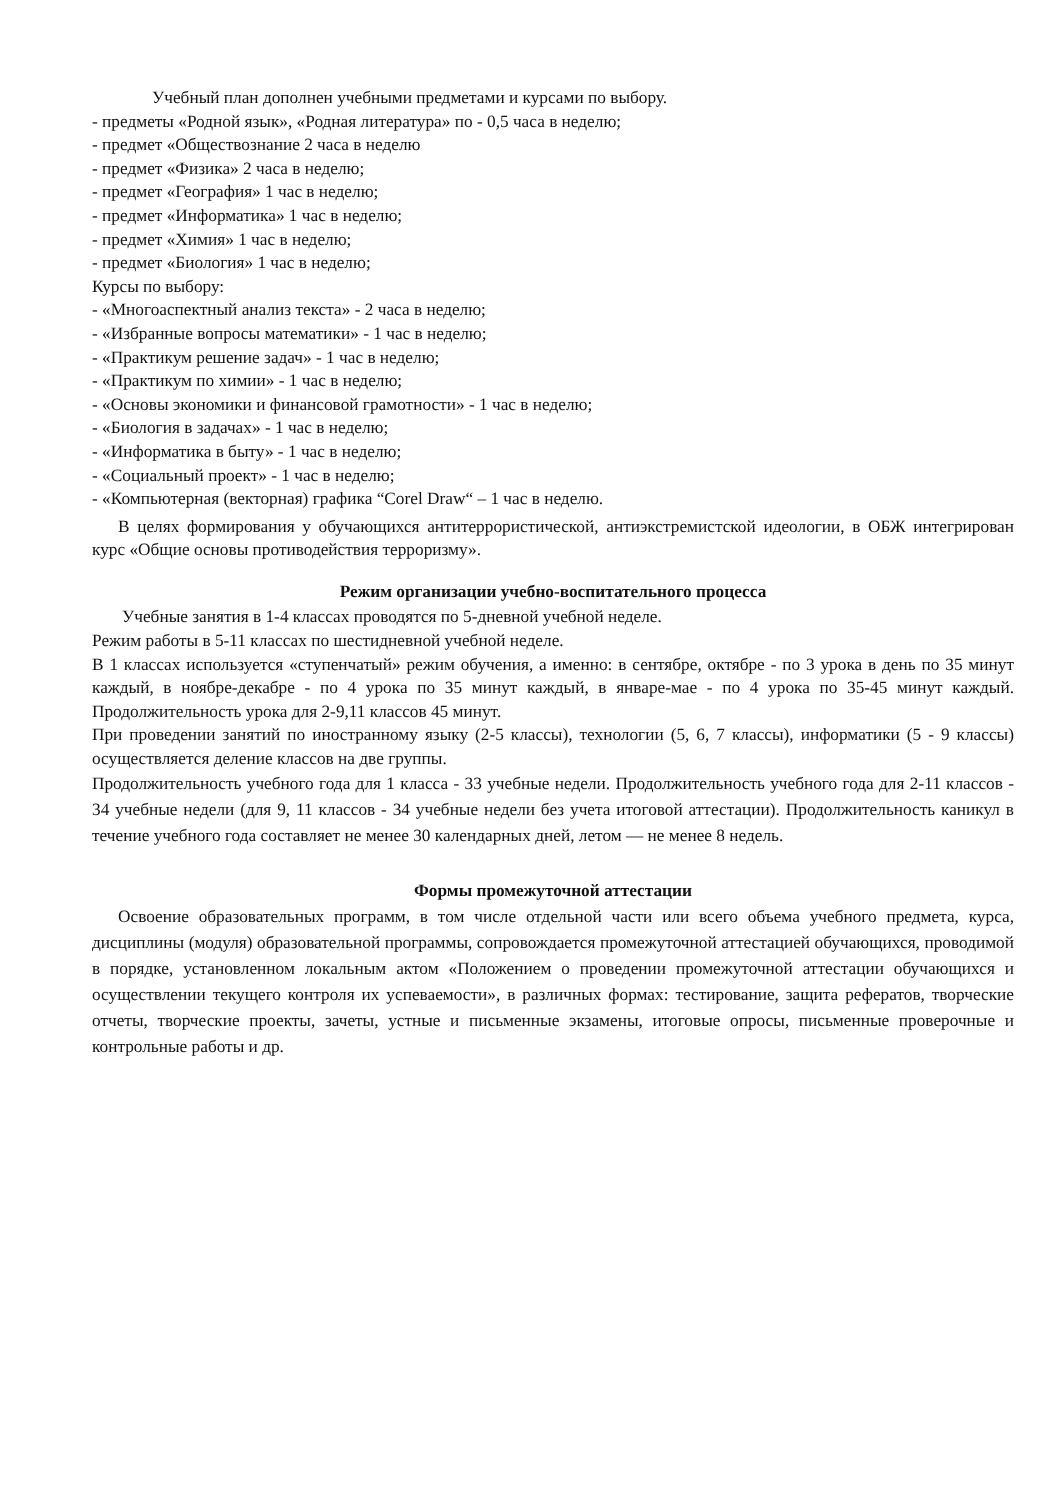Учебный план дополнен учебными предметами и курсами по выбору.
- предметы «Родной язык», «Родная литература» по - 0,5 часа в неделю;
- предмет «Обществознание 2 часа в неделю
- предмет «Физика» 2 часа в неделю;
- предмет «География» 1 час в неделю;
- предмет «Информатика» 1 час в неделю;
- предмет «Химия» 1 час в неделю;
- предмет «Биология» 1 час в неделю;
Курсы по выбору:
- «Многоаспектный анализ текста» - 2 часа в неделю;
- «Избранные вопросы математики» - 1 час в неделю;
- «Практикум решение задач» - 1 час в неделю;
- «Практикум по химии» - 1 час в неделю;
- «Основы экономики и финансовой грамотности» - 1 час в неделю;
- «Биология в задачах» - 1 час в неделю;
- «Информатика в быту» - 1 час в неделю;
- «Социальный проект» - 1 час в неделю;
- «Компьютерная (векторная) графика “Corel Draw“ – 1 час в неделю.
В целях формирования у обучающихся антитеррористической, антиэкстремистской идеологии, в ОБЖ интегрирован курс «Общие основы противодействия терроризму».
Режим организации учебно-воспитательного процесса
Учебные занятия в 1-4 классах проводятся по 5-дневной учебной неделе.
Режим работы в 5-11 классах по шестидневной учебной неделе.
В 1 классах используется «ступенчатый» режим обучения, а именно: в сентябре, октябре - по 3 урока в день по 35 минут каждый, в ноябре-декабре - по 4 урока по 35 минут каждый, в январе-мае - по 4 урока по 35-45 минут каждый. Продолжительность урока для 2-9,11 классов 45 минут.
При проведении занятий по иностранному языку (2-5 классы), технологии (5, 6, 7 классы), информатики (5 - 9 классы) осуществляется деление классов на две группы.
Продолжительность учебного года для 1 класса - 33 учебные недели. Продолжительность учебного года для 2-11 классов - 34 учебные недели (для 9, 11 классов - 34 учебные недели без учета итоговой аттестации). Продолжительность каникул в течение учебного года составляет не менее 30 календарных дней, летом — не менее 8 недель.
Формы промежуточной аттестации
Освоение образовательных программ, в том числе отдельной части или всего объема учебного предмета, курса, дисциплины (модуля) образовательной программы, сопровождается промежуточной аттестацией обучающихся, проводимой в порядке, установленном локальным актом «Положением о проведении промежуточной аттестации обучающихся и осуществлении текущего контроля их успеваемости», в различных формах: тестирование, защита рефератов, творческие отчеты, творческие проекты, зачеты, устные и письменные экзамены, итоговые опросы, письменные проверочные и контрольные работы и др.